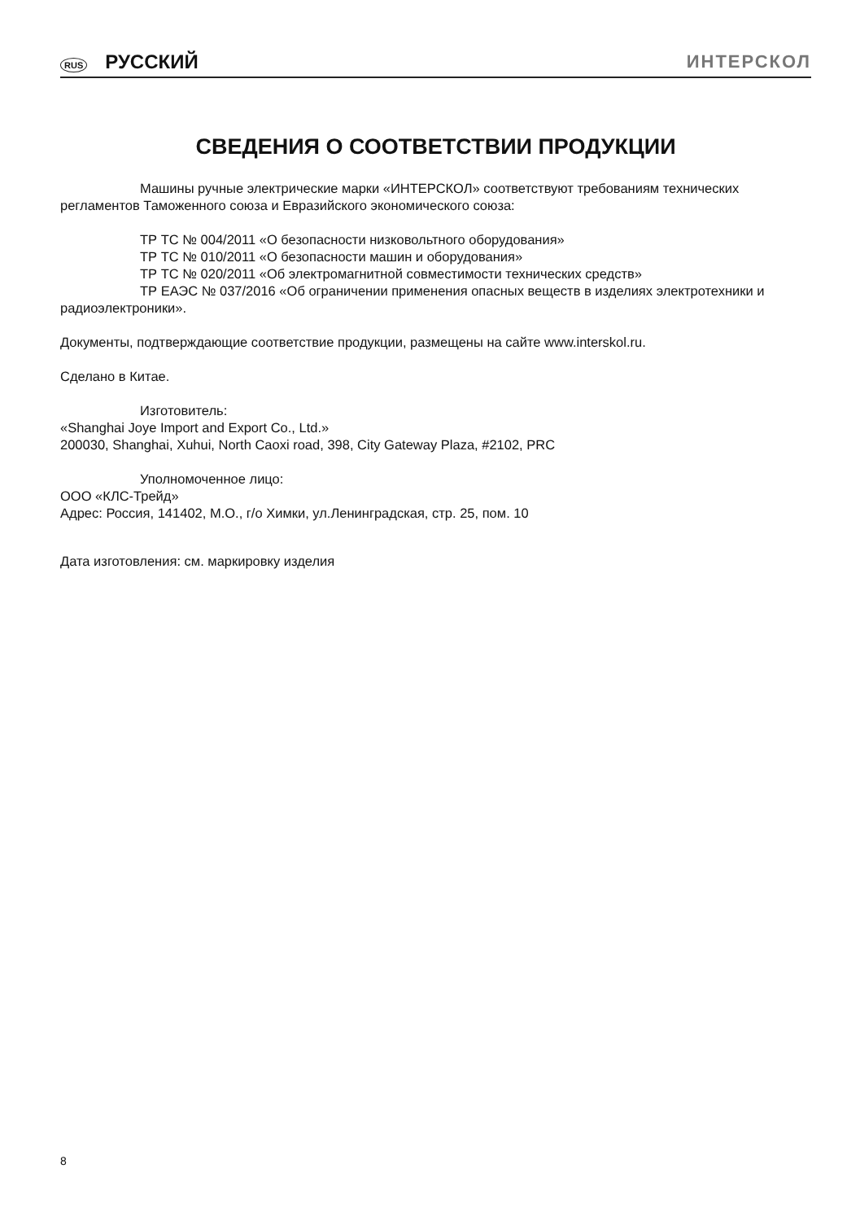RUS РУССКИЙ ИНТЕРСКОЛ
СВЕДЕНИЯ О СООТВЕТСТВИИ ПРОДУКЦИИ
Машины ручные электрические марки «ИНТЕРСКОЛ» соответствуют требованиям технических регламентов Таможенного союза и Евразийского экономического союза:
ТР ТС № 004/2011 «О безопасности низковольтного оборудования»
ТР ТС № 010/2011 «О безопасности машин и оборудования»
ТР ТС № 020/2011 «Об электромагнитной совместимости технических средств»
ТР ЕАЭС № 037/2016 «Об ограничении применения опасных веществ в изделиях электротехники и радиоэлектроники».
Документы, подтверждающие соответствие продукции, размещены на сайте www.interskol.ru.
Сделано в Китае.
Изготовитель:
«Shanghai Joye Import and Export Co., Ltd.»
200030, Shanghai, Xuhui, North Caoxi road, 398, City Gateway Plaza, #2102, PRC
Уполномоченное лицо:
ООО «КЛС-Трейд»
Адрес: Россия, 141402, М.О., г/о Химки, ул.Ленинградская, стр. 25, пом. 10
Дата изготовления: см. маркировку изделия
8